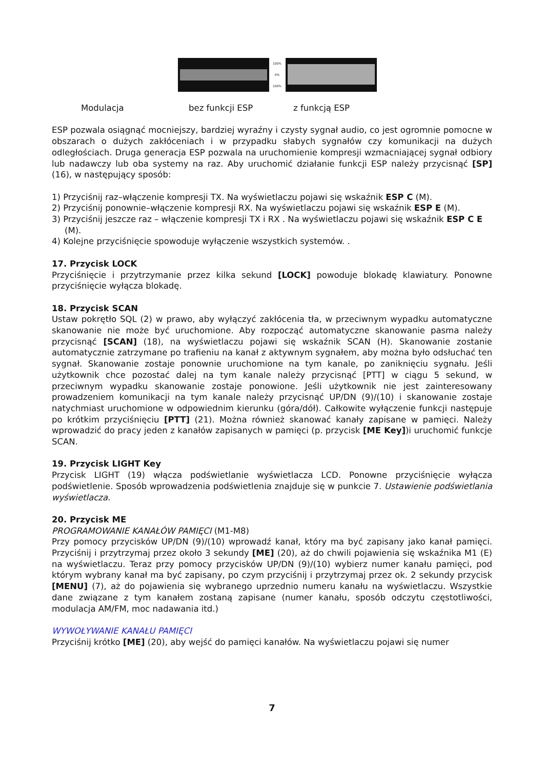100%
0%
100%
Modulacja bez funkcji ESP z funkcją ESP
ESP pozwala osiągnąć mocniejszy, bardziej wyraźny i czysty sygnał audio, co jest ogromnie pomocne w obszarach o dużych zakłóceniach i w przypadku słabych sygnałów czy komunikacji na dużych odległościach. Druga generacja ESP pozwala na uruchomienie kompresji wzmacniającej sygnał odbiory lub nadawczy lub oba systemy na raz. Aby uruchomić działanie funkcji ESP należy przycisnąć [SP] (16), w następujący sposób:
1) Przyciśnij raz–włączenie kompresji TX. Na wyświetlaczu pojawi się wskaźnik ESP C (M).
2) Przyciśnij ponownie–włączenie kompresji RX. Na wyświetlaczu pojawi się wskaźnik ESP E (M).
3) Przyciśnij jeszcze raz – włączenie kompresji TX i RX . Na wyświetlaczu pojawi się wskaźnik ESP C E (M).
4) Kolejne przyciśnięcie spowoduje wyłączenie wszystkich systemów. .
17. Przycisk LOCK
Przyciśnięcie i przytrzymanie przez kilka sekund [LOCK] powoduje blokadę klawiatury. Ponowne przyciśnięcie wyłącza blokadę.
18. Przycisk SCAN
Ustaw pokrętło SQL (2) w prawo, aby wyłączyć zakłócenia tła, w przeciwnym wypadku automatyczne skanowanie nie może być uruchomione. Aby rozpocząć automatyczne skanowanie pasma należy przycisnąć [SCAN] (18), na wyświetlaczu pojawi się wskaźnik SCAN (H). Skanowanie zostanie automatycznie zatrzymane po trafieniu na kanał z aktywnym sygnałem, aby można było odsłuchać ten sygnał. Skanowanie zostaje ponownie uruchomione na tym kanale, po zaniknięciu sygnału. Jeśli użytkownik chce pozostać dalej na tym kanale należy przycisnąć [PTT] w ciągu 5 sekund, w przeciwnym wypadku skanowanie zostaje ponowione. Jeśli użytkownik nie jest zainteresowany prowadzeniem komunikacji na tym kanale należy przycisnąć UP/DN (9)/(10) i skanowanie zostaje natychmiast uruchomione w odpowiednim kierunku (góra/dół). Całkowite wyłączenie funkcji następuje po krótkim przyciśnięciu [PTT] (21). Można również skanować kanały zapisane w pamięci. Należy wprowadzić do pracy jeden z kanałów zapisanych w pamięci (p. przycisk [ME Key])i uruchomić funkcje SCAN.
19. Przycisk LIGHT Key
Przycisk LIGHT (19) włącza podświetlanie wyświetlacza LCD. Ponowne przyciśnięcie wyłącza podświetlenie. Sposób wprowadzenia podświetlenia znajduje się w punkcie 7. Ustawienie podświetlania wyświetlacza.
20. Przycisk ME
PROGRAMOWANIE KANAŁÓW PAMIĘCI (M1-M8)
Przy pomocy przycisków UP/DN (9)/(10) wprowadź kanał, który ma być zapisany jako kanał pamięci. Przyciśnij i przytrzymaj przez około 3 sekundy [ME] (20), aż do chwili pojawienia się wskaźnika M1 (E) na wyświetlaczu. Teraz przy pomocy przycisków UP/DN (9)/(10) wybierz numer kanału pamięci, pod którym wybrany kanał ma być zapisany, po czym przyciśnij i przytrzymaj przez ok. 2 sekundy przycisk [MENU] (7), aż do pojawienia się wybranego uprzednio numeru kanału na wyświetlaczu. Wszystkie dane związane z tym kanałem zostaną zapisane (numer kanału, sposób odczytu częstotliwości, modulacja AM/FM, moc nadawania itd.)
WYWOŁYWANIE KANAŁU PAMIĘCI
Przyciśnij krótko [ME] (20), aby wejść do pamięci kanałów. Na wyświetlaczu pojawi się numer
7